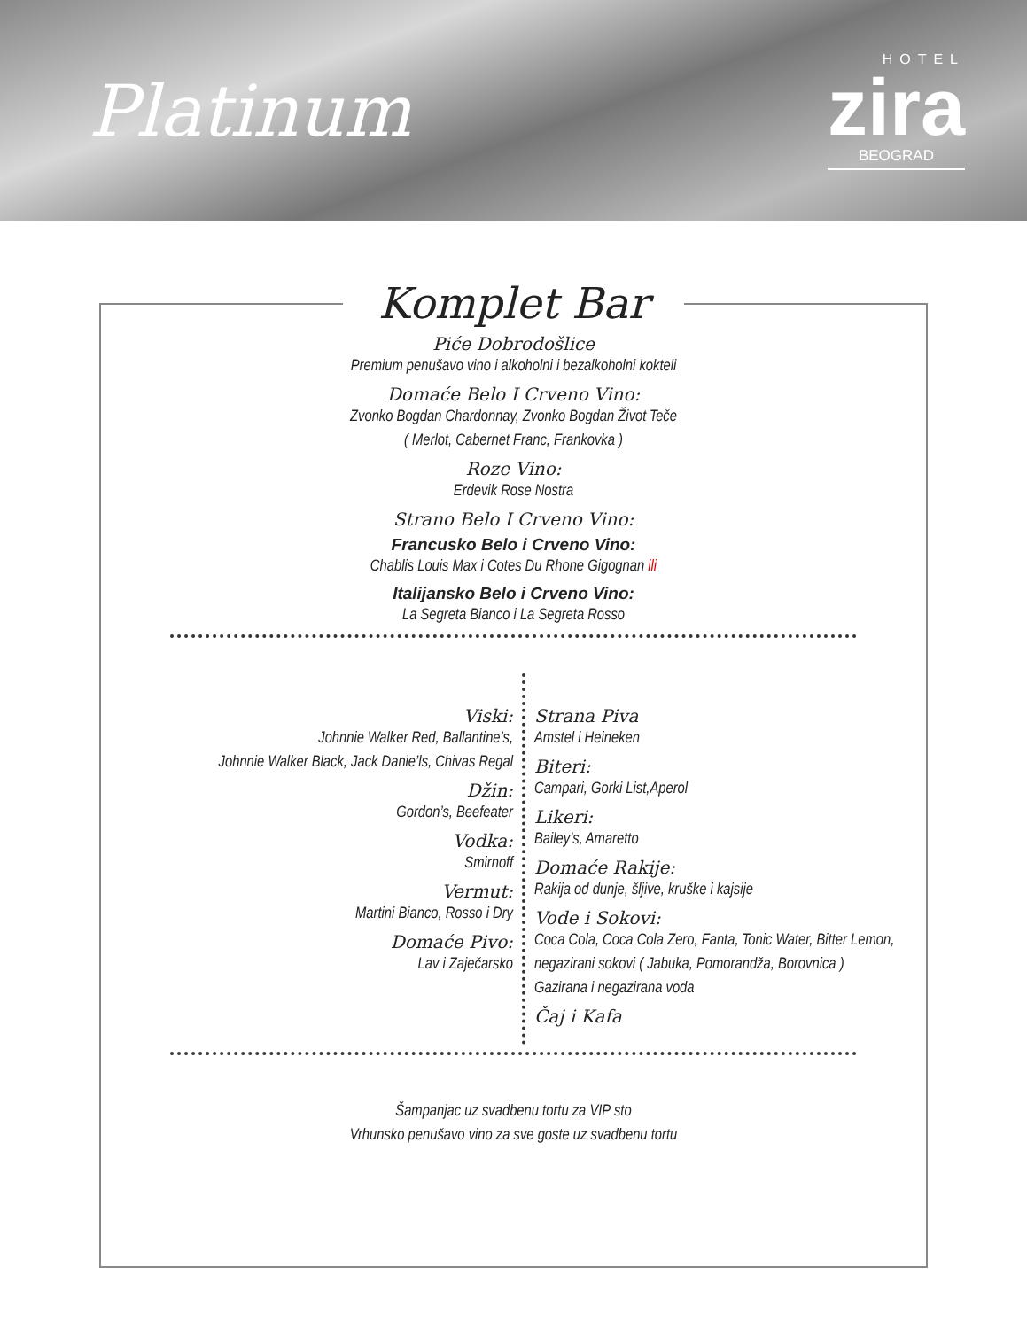Platinum
HOTEL
zira
BEOGRAD
Komplet Bar
Piće Dobrodošlice
Premium penušavo vino i alkoholni i bezalkoholni kokteli
Domaće Belo I Crveno Vino:
Zvonko Bogdan Chardonnay, Zvonko Bogdan Život Teče
( Merlot, Cabernet Franc, Frankovka )
Roze Vino:
Erdevik Rose Nostra
Strano Belo I Crveno Vino:
Francusko Belo i Crveno Vino:
Chablis Louis Max i Cotes Du Rhone Gigognan ili
Italijansko Belo i Crveno Vino:
La Segreta Bianco i La Segreta Rosso
Viski:
Johnnie Walker Red, Ballantine’s,
Johnnie Walker Black, Jack Danie’ls, Chivas Regal
Džin:
Gordon’s, Beefeater
Vodka:
Smirnoff
Vermut:
Martini Bianco, Rosso i Dry
Domaće Pivo:
Lav i Zaječarsko
Strana Piva
Amstel i Heineken
Biteri:
Campari, Gorki List,Aperol
Likeri:
Bailey’s, Amaretto
Domaće Rakije:
Rakija od dunje, šljive, kruške i kajsije
Vode i Sokovi:
Coca Cola, Coca Cola Zero, Fanta, Tonic Water, Bitter Lemon,
negazirani sokovi ( Jabuka, Pomorandža, Borovnica )
Gazirana i negazirana voda
Čaj i Kafa
Šampanjac uz svadbenu tortu za VIP sto
Vrhunsko penušavo vino za sve goste uz svadbenu tortu